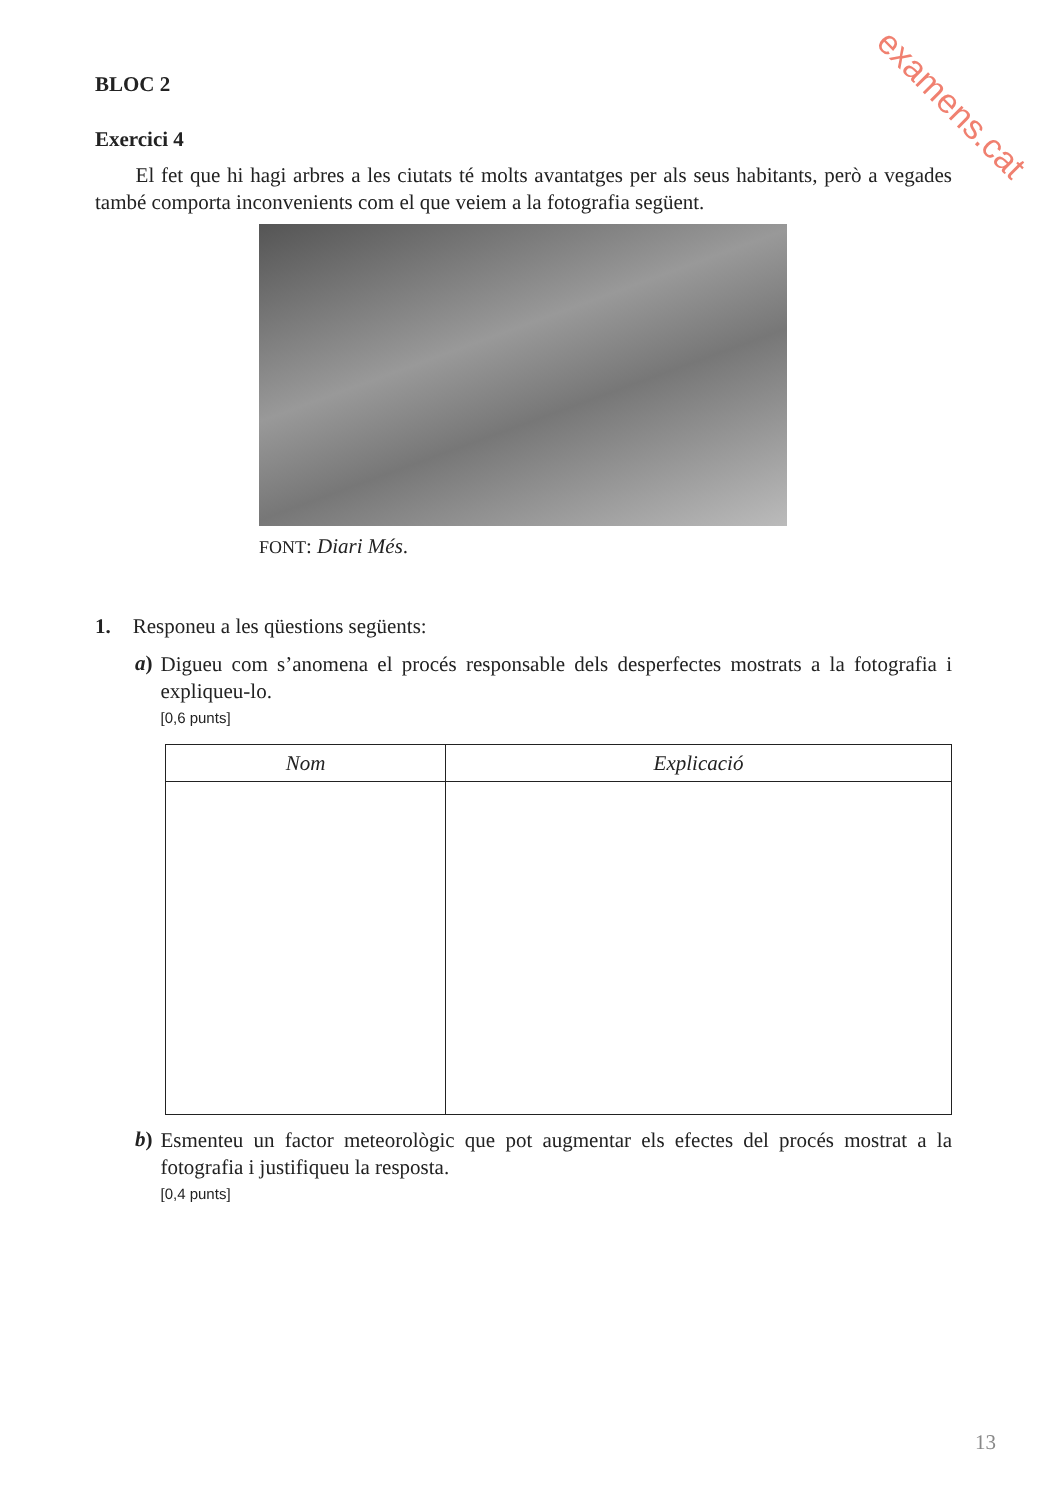examens.cat
BLOC 2
Exercici 4
El fet que hi hagi arbres a les ciutats té molts avantatges per als seus habitants, però a vegades també comporta inconvenients com el que veiem a la fotografia següent.
FONT: Diari Més.
1. Responeu a les qüestions següents:
a)
Digueu com s’anomena el procés responsable dels desperfectes mostrats a la fotografia i expliqueu-lo.
[0,6 punts]
| Nom | Explicació |
| --- | --- |
b)
Esmenteu un factor meteorològic que pot augmentar els efectes del procés mostrat a la fotografia i justifiqueu la resposta.
[0,4 punts]
13